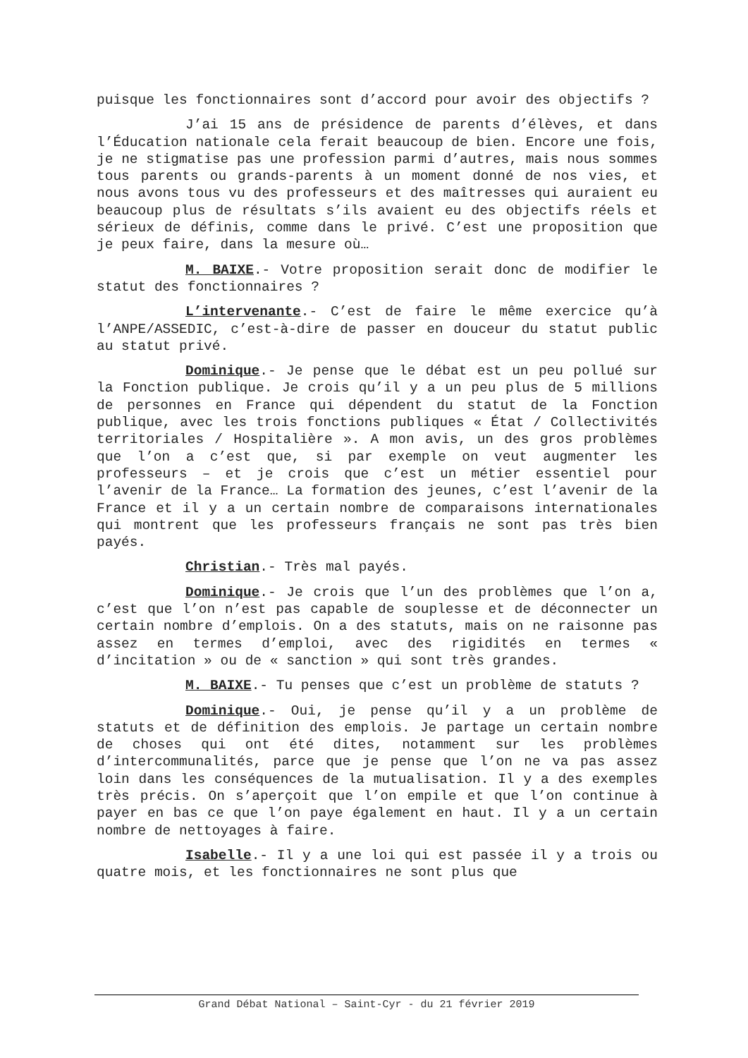puisque les fonctionnaires sont d’accord pour avoir des objectifs ?
J’ai 15 ans de présidence de parents d’élèves, et dans l’Éducation nationale cela ferait beaucoup de bien. Encore une fois, je ne stigmatise pas une profession parmi d’autres, mais nous sommes tous parents ou grands-parents à un moment donné de nos vies, et nous avons tous vu des professeurs et des maîtresses qui auraient eu beaucoup plus de résultats s’ils avaient eu des objectifs réels et sérieux de définis, comme dans le privé. C’est une proposition que je peux faire, dans la mesure où…
M. BAIXE.- Votre proposition serait donc de modifier le statut des fonctionnaires ?
L’intervenante.- C’est de faire le même exercice qu’à l’ANPE/ASSEDIC, c’est-à-dire de passer en douceur du statut public au statut privé.
Dominique.- Je pense que le débat est un peu pollué sur la Fonction publique. Je crois qu’il y a un peu plus de 5 millions de personnes en France qui dépendent du statut de la Fonction publique, avec les trois fonctions publiques « État / Collectivités territoriales / Hospitalière ». A mon avis, un des gros problèmes que l’on a c’est que, si par exemple on veut augmenter les professeurs – et je crois que c’est un métier essentiel pour l’avenir de la France… La formation des jeunes, c’est l’avenir de la France et il y a un certain nombre de comparaisons internationales qui montrent que les professeurs français ne sont pas très bien payés.
Christian.- Très mal payés.
Dominique.- Je crois que l’un des problèmes que l’on a, c’est que l’on n’est pas capable de souplesse et de déconnecter un certain nombre d’emplois. On a des statuts, mais on ne raisonne pas assez en termes d’emploi, avec des rigidités en termes « d’incitation » ou de « sanction » qui sont très grandes.
M. BAIXE.- Tu penses que c’est un problème de statuts ?
Dominique.- Oui, je pense qu’il y a un problème de statuts et de définition des emplois. Je partage un certain nombre de choses qui ont été dites, notamment sur les problèmes d’intercommunalités, parce que je pense que l’on ne va pas assez loin dans les conséquences de la mutualisation. Il y a des exemples très précis. On s’aperçoit que l’on empile et que l’on continue à payer en bas ce que l’on paye également en haut. Il y a un certain nombre de nettoyages à faire.
Isabelle.- Il y a une loi qui est passée il y a trois ou quatre mois, et les fonctionnaires ne sont plus que
Grand Débat National – Saint-Cyr - du 21 février 2019